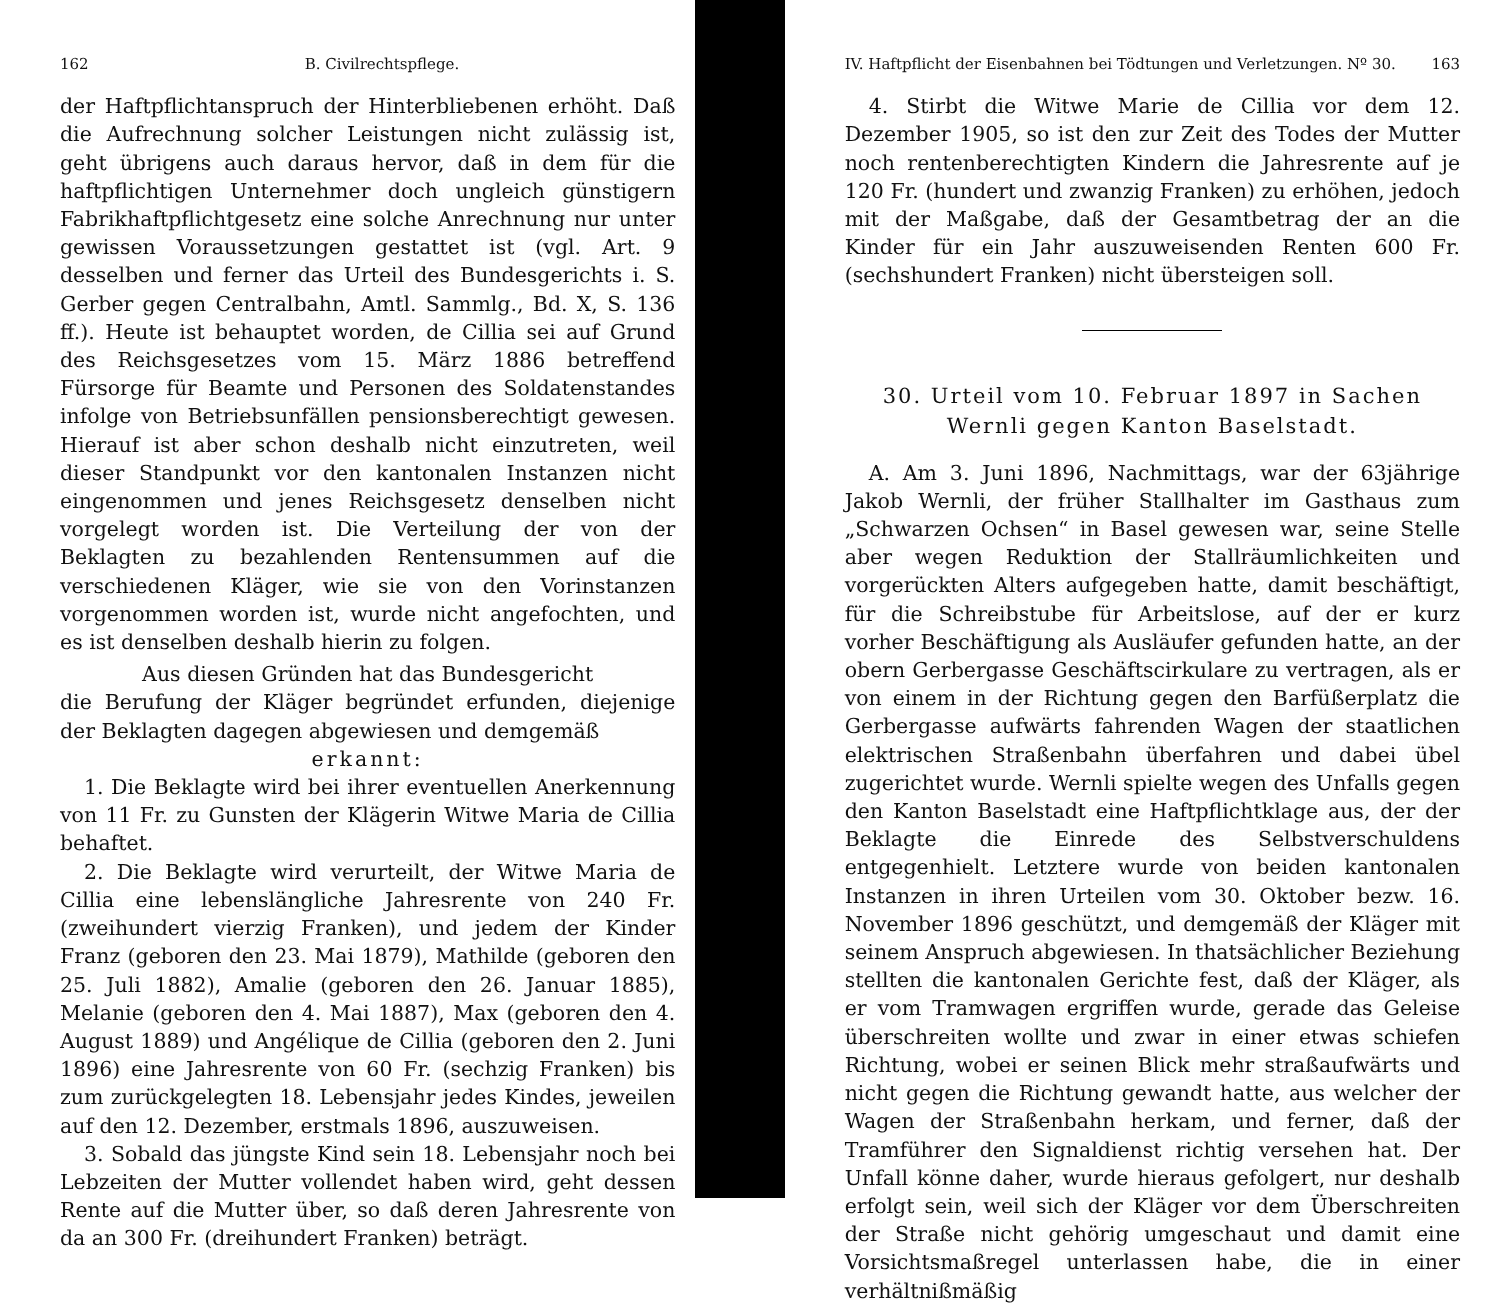162 B. Civilrechtspflege.
der Haftpflichtanspruch der Hinterbliebenen erhöht. Daß die Aufrechnung solcher Leistungen nicht zulässig ist, geht übrigens auch daraus hervor, daß in dem für die haftpflichtigen Unternehmer doch ungleich günstigern Fabrikhaftpflichtgesetz eine solche Anrechnung nur unter gewissen Voraussetzungen gestattet ist (vgl. Art. 9 desselben und ferner das Urteil des Bundesgerichts i. S. Gerber gegen Centralbahn, Amtl. Sammlg., Bd. X, S. 136 ff.). Heute ist behauptet worden, de Cillia sei auf Grund des Reichsgesetzes vom 15. März 1886 betreffend Fürsorge für Beamte und Personen des Soldatenstandes infolge von Betriebsunfällen pensionsberechtigt gewesen. Hierauf ist aber schon deshalb nicht einzutreten, weil dieser Standpunkt vor den kantonalen Instanzen nicht eingenommen und jenes Reichsgesetz denselben nicht vorgelegt worden ist. Die Verteilung der von der Beklagten zu bezahlenden Rentensummen auf die verschiedenen Kläger, wie sie von den Vorinstanzen vorgenommen worden ist, wurde nicht angefochten, und es ist denselben deshalb hierin zu folgen.
Aus diesen Gründen hat das Bundesgericht
die Berufung der Kläger begründet erfunden, diejenige der Beklagten dagegen abgewiesen und demgemäß
erkannt:
1. Die Beklagte wird bei ihrer eventuellen Anerkennung von 11 Fr. zu Gunsten der Klägerin Witwe Maria de Cillia behaftet.
2. Die Beklagte wird verurteilt, der Witwe Maria de Cillia eine lebenslängliche Jahresrente von 240 Fr. (zweihundert vierzig Franken), und jedem der Kinder Franz (geboren den 23. Mai 1879), Mathilde (geboren den 25. Juli 1882), Amalie (geboren den 26. Januar 1885), Melanie (geboren den 4. Mai 1887), Max (geboren den 4. August 1889) und Angélique de Cillia (geboren den 2. Juni 1896) eine Jahresrente von 60 Fr. (sechzig Franken) bis zum zurückgelegten 18. Lebensjahr jedes Kindes, jeweilen auf den 12. Dezember, erstmals 1896, auszuweisen.
3. Sobald das jüngste Kind sein 18. Lebensjahr noch bei Lebzeiten der Mutter vollendet haben wird, geht dessen Rente auf die Mutter über, so daß deren Jahresrente von da an 300 Fr. (dreihundert Franken) beträgt.
IV. Haftpflicht der Eisenbahnen bei Tödtungen und Verletzungen. Nº 30. 163
4. Stirbt die Witwe Marie de Cillia vor dem 12. Dezember 1905, so ist den zur Zeit des Todes der Mutter noch rentenberechtigten Kindern die Jahresrente auf je 120 Fr. (hundert und zwanzig Franken) zu erhöhen, jedoch mit der Maßgabe, daß der Gesamtbetrag der an die Kinder für ein Jahr auszuweisenden Renten 600 Fr. (sechshundert Franken) nicht übersteigen soll.
30. Urteil vom 10. Februar 1897 in Sachen
Wernli gegen Kanton Baselstadt.
A. Am 3. Juni 1896, Nachmittags, war der 63jährige Jakob Wernli, der früher Stallhalter im Gasthaus zum „Schwarzen Ochsen“ in Basel gewesen war, seine Stelle aber wegen Reduktion der Stallräumlichkeiten und vorgerückten Alters aufgegeben hatte, damit beschäftigt, für die Schreibstube für Arbeitslose, auf der er kurz vorher Beschäftigung als Ausläufer gefunden hatte, an der obern Gerbergasse Geschäftscirkulare zu vertragen, als er von einem in der Richtung gegen den Barfüßerplatz die Gerbergasse aufwärts fahrenden Wagen der staatlichen elektrischen Straßenbahn überfahren und dabei übel zugerichtet wurde. Wernli spielte wegen des Unfalls gegen den Kanton Baselstadt eine Haftpflichtklage aus, der der Beklagte die Einrede des Selbstverschuldens entgegenhielt. Letztere wurde von beiden kantonalen Instanzen in ihren Urteilen vom 30. Oktober bezw. 16. November 1896 geschützt, und demgemäß der Kläger mit seinem Anspruch abgewiesen. In thatsächlicher Beziehung stellten die kantonalen Gerichte fest, daß der Kläger, als er vom Tramwagen ergriffen wurde, gerade das Geleise überschreiten wollte und zwar in einer etwas schiefen Richtung, wobei er seinen Blick mehr straßaufwärts und nicht gegen die Richtung gewandt hatte, aus welcher der Wagen der Straßenbahn herkam, und ferner, daß der Tramführer den Signaldienst richtig versehen hat. Der Unfall könne daher, wurde hieraus gefolgert, nur deshalb erfolgt sein, weil sich der Kläger vor dem Überschreiten der Straße nicht gehörig umgeschaut und damit eine Vorsichtsmaßregel unterlassen habe, die in einer verhältnißmäßig